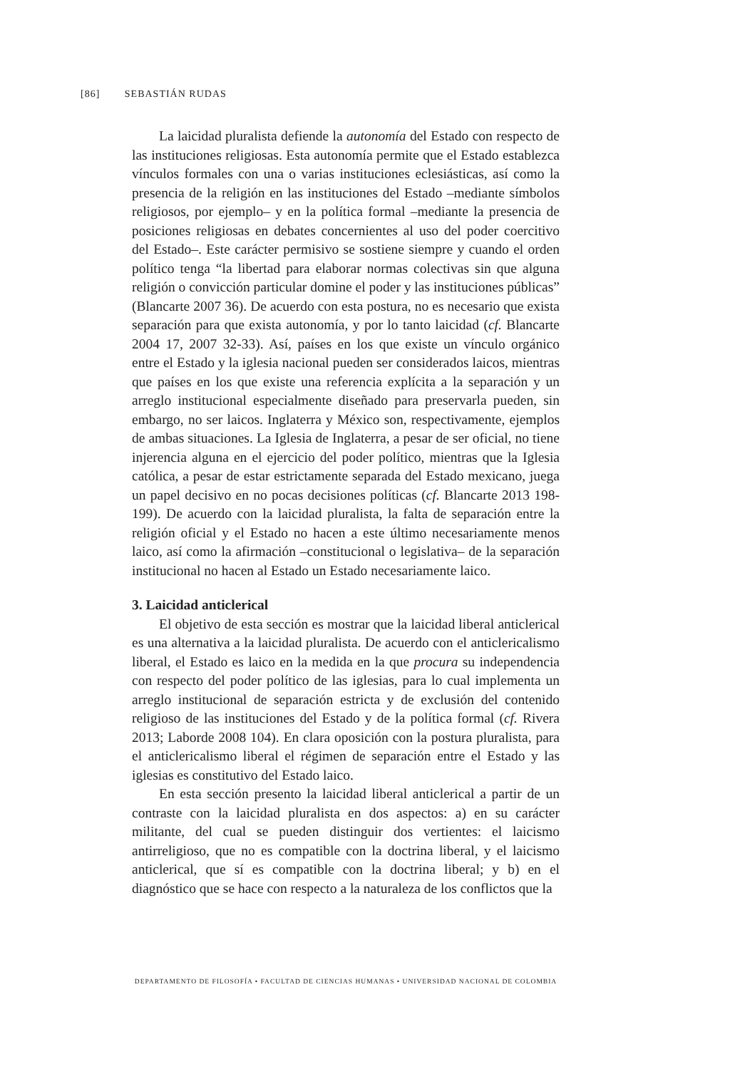[86] SEBASTIÁN RUDAS
La laicidad pluralista defiende la autonomía del Estado con respecto de las instituciones religiosas. Esta autonomía permite que el Estado establezca vínculos formales con una o varias instituciones eclesiásticas, así como la presencia de la religión en las instituciones del Estado –mediante símbolos religiosos, por ejemplo– y en la política formal –mediante la presencia de posiciones religiosas en debates concernientes al uso del poder coercitivo del Estado–. Este carácter permisivo se sostiene siempre y cuando el orden político tenga “la libertad para elaborar normas colectivas sin que alguna religión o convicción particular domine el poder y las instituciones públicas” (Blancarte 2007 36). De acuerdo con esta postura, no es necesario que exista separación para que exista autonomía, y por lo tanto laicidad (cf. Blancarte 2004 17, 2007 32-33). Así, países en los que existe un vínculo orgánico entre el Estado y la iglesia nacional pueden ser considerados laicos, mientras que países en los que existe una referencia explícita a la separación y un arreglo institucional especialmente diseñado para preservarla pueden, sin embargo, no ser laicos. Inglaterra y México son, respectivamente, ejemplos de ambas situaciones. La Iglesia de Inglaterra, a pesar de ser oficial, no tiene injerencia alguna en el ejercicio del poder político, mientras que la Iglesia católica, a pesar de estar estrictamente separada del Estado mexicano, juega un papel decisivo en no pocas decisiones políticas (cf. Blancarte 2013 198-199). De acuerdo con la laicidad pluralista, la falta de separación entre la religión oficial y el Estado no hacen a este último necesariamente menos laico, así como la afirmación –constitucional o legislativa– de la separación institucional no hacen al Estado un Estado necesariamente laico.
3. Laicidad anticlerical
El objetivo de esta sección es mostrar que la laicidad liberal anticlerical es una alternativa a la laicidad pluralista. De acuerdo con el anticlericalismo liberal, el Estado es laico en la medida en la que procura su independencia con respecto del poder político de las iglesias, para lo cual implementa un arreglo institucional de separación estricta y de exclusión del contenido religioso de las instituciones del Estado y de la política formal (cf. Rivera 2013; Laborde 2008 104). En clara oposición con la postura pluralista, para el anticlericalismo liberal el régimen de separación entre el Estado y las iglesias es constitutivo del Estado laico.
En esta sección presento la laicidad liberal anticlerical a partir de un contraste con la laicidad pluralista en dos aspectos: a) en su carácter militante, del cual se pueden distinguir dos vertientes: el laicismo antirreligioso, que no es compatible con la doctrina liberal, y el laicismo anticlerical, que sí es compatible con la doctrina liberal; y b) en el diagnóstico que se hace con respecto a la naturaleza de los conflictos que la
DEPARTAMENTO DE FILOSOFÍA • FACULTAD DE CIENCIAS HUMANAS • UNIVERSIDAD NACIONAL DE COLOMBIA